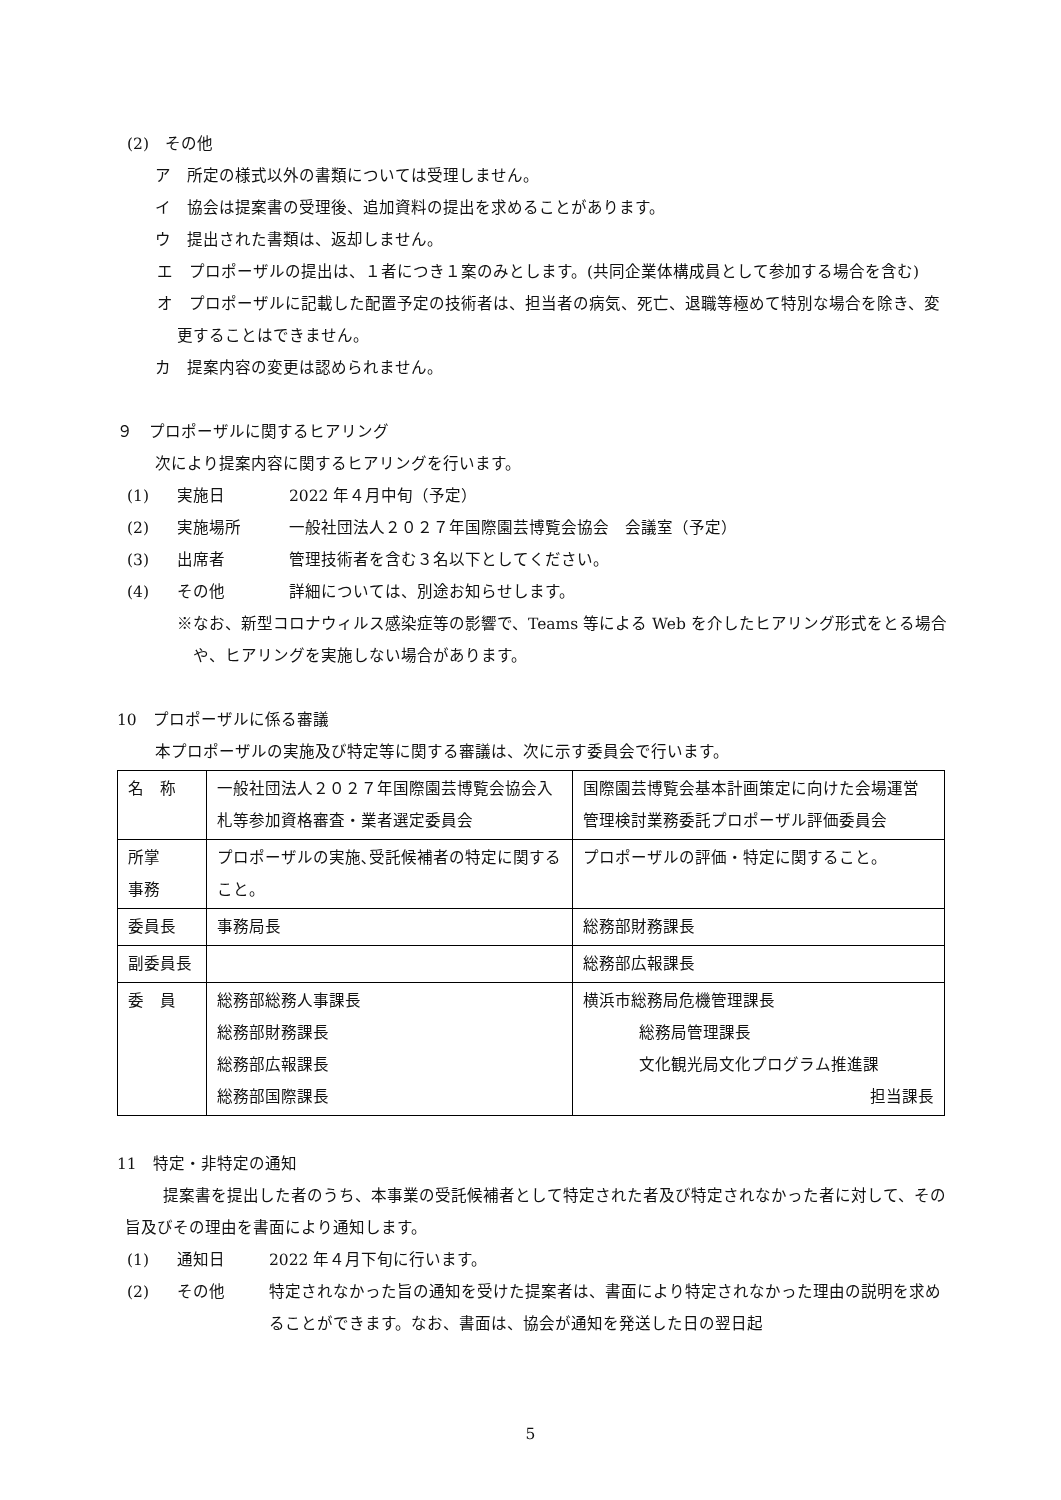(2)　その他
ア　所定の様式以外の書類については受理しません。
イ　協会は提案書の受理後、追加資料の提出を求めることがあります。
ウ　提出された書類は、返却しません。
エ　プロポーザルの提出は、１者につき１案のみとします。(共同企業体構成員として参加する場合を含む)
オ　プロポーザルに記載した配置予定の技術者は、担当者の病気、死亡、退職等極めて特別な場合を除き、変更することはできません。
カ　提案内容の変更は認められません。
９　プロポーザルに関するヒアリング
次により提案内容に関するヒアリングを行います。
(1) 実施日 2022 年４月中旬（予定）
(2) 実施場所 一般社団法人２０２７年国際園芸博覧会協会　会議室（予定）
(3) 出席者 管理技術者を含む３名以下としてください。
(4) その他 詳細については、別途お知らせします。
※なお、新型コロナウィルス感染症等の影響で、Teams 等による Web を介したヒアリング形式をとる場合や、ヒアリングを実施しない場合があります。
10　プロポーザルに係る審議
本プロポーザルの実施及び特定等に関する審議は、次に示す委員会で行います。
| 名 称 | 一般社団法人２０２７年国際園芸博覧会協会入札等参加資格審査・業者選定委員会 | 国際園芸博覧会基本計画策定に向けた会場運営管理検討業務委託プロポーザル評価委員会 |
| 所掌 事務 | プロポーザルの実施､受託候補者の特定に関すること。 | プロポーザルの評価・特定に関すること。 |
| 委員長 | 事務局長 | 総務部財務課長 |
| 副委員長 | | 総務部広報課長 |
| 委 員 | 総務部総務人事課長 総務部財務課長 総務部広報課長 総務部国際課長 | 横浜市総務局危機管理課長 総務局管理課長 文化観光局文化プログラム推進課 担当課長 |
11　特定・非特定の通知
提案書を提出した者のうち、本事業の受託候補者として特定された者及び特定されなかった者に対して、その旨及びその理由を書面により通知します。
(1) 通知日 2022 年４月下旬に行います。
(2) その他 特定されなかった旨の通知を受けた提案者は、書面により特定されなかった理由の説明を求めることができます。なお、書面は、協会が通知を発送した日の翌日起
5